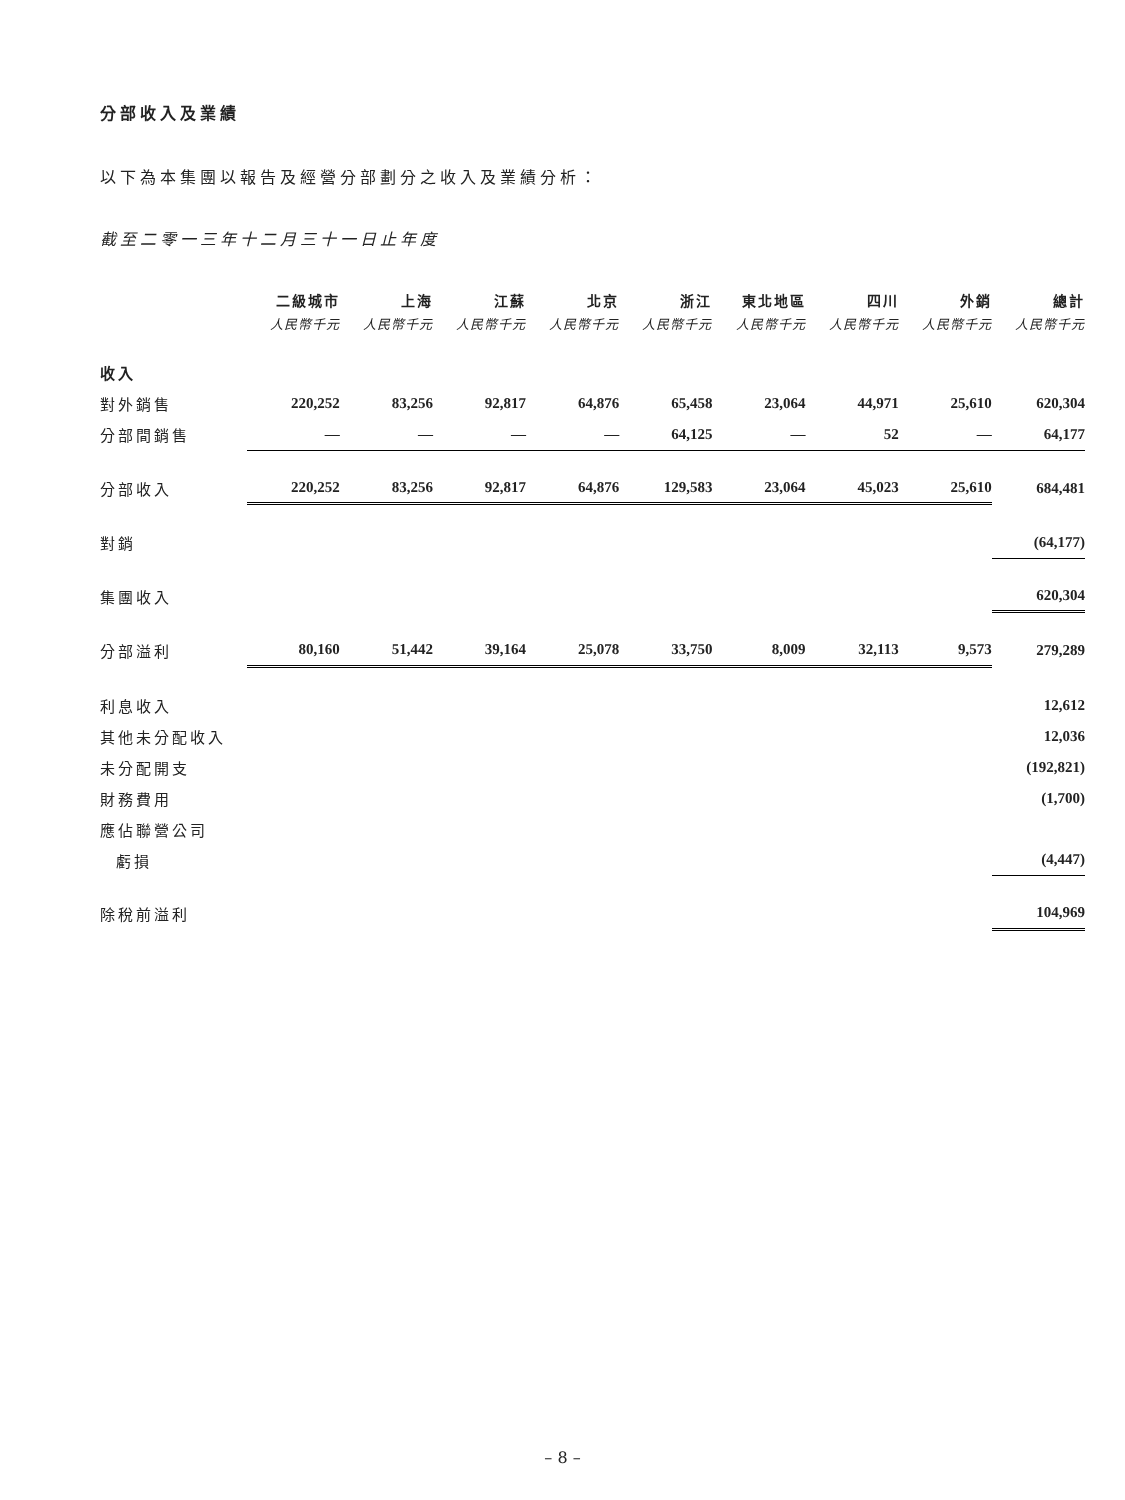分部收入及業績
以下為本集團以報告及經營分部劃分之收入及業績分析：
截至二零一三年十二月三十一日止年度
| | 二級城市 | 上海 | 江蘇 | 北京 | 浙江 | 東北地區 | 四川 | 外銷 | 總計 |
| --- | --- | --- | --- | --- | --- | --- | --- | --- | --- |
| | 人民幣千元 | 人民幣千元 | 人民幣千元 | 人民幣千元 | 人民幣千元 | 人民幣千元 | 人民幣千元 | 人民幣千元 | 人民幣千元 |
| 收入 | | | | | | | | | |
| 對外銷售 | 220,252 | 83,256 | 92,817 | 64,876 | 65,458 | 23,064 | 44,971 | 25,610 | 620,304 |
| 分部間銷售 | — | — | — | — | 64,125 | — | 52 | — | 64,177 |
| 分部收入 | 220,252 | 83,256 | 92,817 | 64,876 | 129,583 | 23,064 | 45,023 | 25,610 | 684,481 |
| 對銷 | | | | | | | | | (64,177) |
| 集團收入 | | | | | | | | | 620,304 |
| 分部溢利 | 80,160 | 51,442 | 39,164 | 25,078 | 33,750 | 8,009 | 32,113 | 9,573 | 279,289 |
| 利息收入 | | | | | | | | | 12,612 |
| 其他未分配收入 | | | | | | | | | 12,036 |
| 未分配開支 | | | | | | | | | (192,821) |
| 財務費用 | | | | | | | | | (1,700) |
| 應佔聯營公司 | | | | | | | | | |
| 虧損 | | | | | | | | | (4,447) |
| 除稅前溢利 | | | | | | | | | 104,969 |
– 8 –